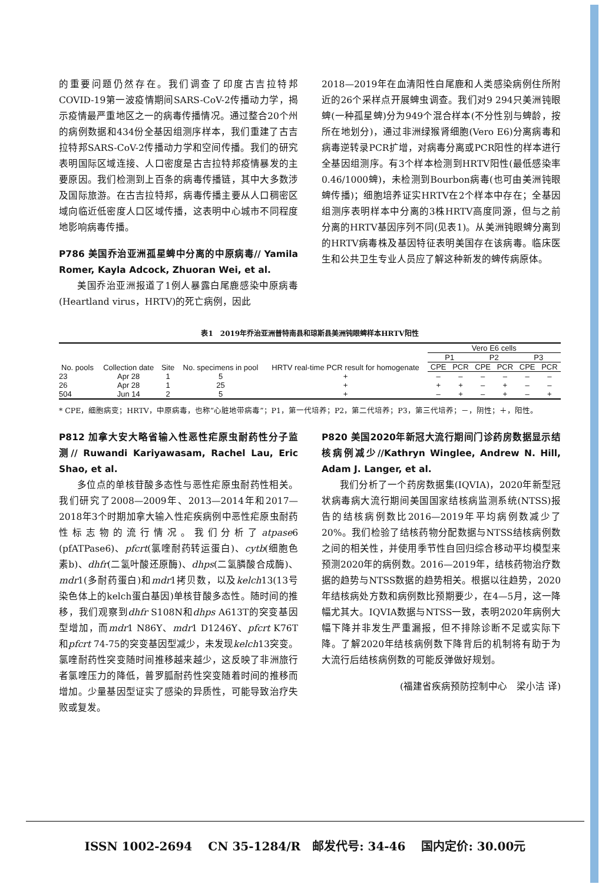的重要问题仍然存在。我们调查了印度古吉拉特邦COVID-19第一波疫情期间SARS-CoV-2传播动力学，揭示疫情最严重地区之一的病毒传播情况。通过整合20个州的病例数据和434份全基因组测序样本，我们重建了古吉拉特邦SARS-CoV-2传播动力学和空间传播。我们的研究表明国际区域连接、人口密度是古吉拉特邦疫情暴发的主要原因。我们检测到上百条的病毒传播链，其中大多数涉及国际旅游。在古吉拉特邦，病毒传播主要从人口稠密区域向临近低密度人口区域传播，这表明中心城市不同程度地影响病毒传播。
P786 美国乔治亚洲孤星蜱中分离的中原病毒// Yamila Romer, Kayla Adcock, Zhuoran Wei, et al.
美国乔治亚洲报道了1例人暴露白尾鹿感染中原病毒(Heartland virus，HRTV)的死亡病例，因此
2018—2019年在血清阳性白尾鹿和人类感染病例住所附近的26个采样点开展蜱虫调查。我们对9 294只美洲钝眼蜱(一种孤星蜱)分为949个混合样本(不分性别与蜱龄，按所在地划分)，通过非洲绿猴肾细胞(Vero E6)分离病毒和病毒逆转录PCR扩增，对病毒分离或PCR阳性的样本进行全基因组测序。有3个样本检测到HRTV阳性(最低感染率0.46/1000蜱)，未检测到Bourbon病毒(也可由美洲钝眼蜱传播)；细胞培养证实HRTV在2个样本中存在；全基因组测序表明样本中分离的3株HRTV高度同源，但与之前分离的HRTV基因序列不同(见表1)。从美洲钝眼蜱分离到的HRTV病毒株及基因特征表明美国存在该病毒。临床医生和公共卫生专业人员应了解这种新发的蜱传病原体。
表1　2019年乔治亚洲普特南县和琼斯县美洲钝眼蜱样本HRTV阳性
| No. pools | Collection date | Site | No. specimens in pool | HRTV real-time PCR result for homogenate | Vero E6 cells | | | | | |
| --- | --- | --- | --- | --- | --- | --- | --- | --- | --- | --- |
| | | | | | P1 | | P2 | | P3 | |
| | | | | | CPE | PCR | CPE | PCR | CPE | PCR |
| 23 | Apr 28 | 1 | 5 | + | – | – | – | – | – | – |
| 26 | Apr 28 | 1 | 25 | + | + | + | – | + | – | – |
| 504 | Jun 14 | 2 | 5 | + | – | + | – | + | – | + |
* CPE，细胞病变；HRTV，中原病毒，也称“心脏地带病毒”；P1，第一代培养；P2，第二代培养；P3，第三代培养；－，阴性；＋，阳性。
P812 加拿大安大略省输入性恶性疟原虫耐药性分子监测// Ruwandi Kariyawasam, Rachel Lau, Eric Shao, et al.
多位点的单核苷酸多态性与恶性疟原虫耐药性相关。我们研究了2008—2009年、2013—2014年和2017—2018年3个时期加拿大输入性疟疾病例中恶性疟原虫耐药性标志物的流行情况。我们分析了atpase6 (pfATPase6)、pfcrt(氯喹耐药转运蛋白)、cytb(细胞色素b)、dhfr(二氢叶酸还原酶)、dhps(二氢膦酸合成酶)、mdr1(多耐药蛋白)和mdr1拷贝数，以及kelch13(13号染色体上的kelch蛋白基因)单核苷酸多态性。随时间的推移，我们观察到dhfr S108N和dhps A613T的突变基因型增加，而mdr1 N86Y、mdr1 D1246Y、pfcrt K76T和pfcrt 74-75的突变基因型减少，未发现kelch13突变。氯喹耐药性突变随时间推移越来越少，这反映了非洲旅行者氯喹压力的降低，普罗胍耐药性突变随着时间的推移而增加。少量基因型证实了感染的异质性，可能导致治疗失败或复发。
P820 美国2020年新冠大流行期间门诊药房数据显示结核病例减少//Kathryn Winglee, Andrew N. Hill, Adam J. Langer, et al.
我们分析了一个药房数据集(IQVIA)，2020年新型冠状病毒病大流行期间美国国家结核病监测系统(NTSS)报告的结核病例数比2016—2019年平均病例数减少了20%。我们检验了结核药物分配数据与NTSS结核病例数之间的相关性，并使用季节性自回归综合移动平均模型来预测2020年的病例数。2016—2019年，结核药物治疗数据的趋势与NTSS数据的趋势相关。根据以往趋势，2020年结核病处方数和病例数比预期要少，在4—5月，这一降幅尤其大。IQVIA数据与NTSS一致，表明2020年病例大幅下降并非发生严重漏报，但不排除诊断不足或实际下降。了解2020年结核病例数下降背后的机制将有助于为大流行后结核病例数的可能反弹做好规划。
(福建省疾病预防控制中心　梁小洁 译)
ISSN 1002-2694　 CN 35-1284/R　邮发代号: 34-46　 国内定价: 30.00元